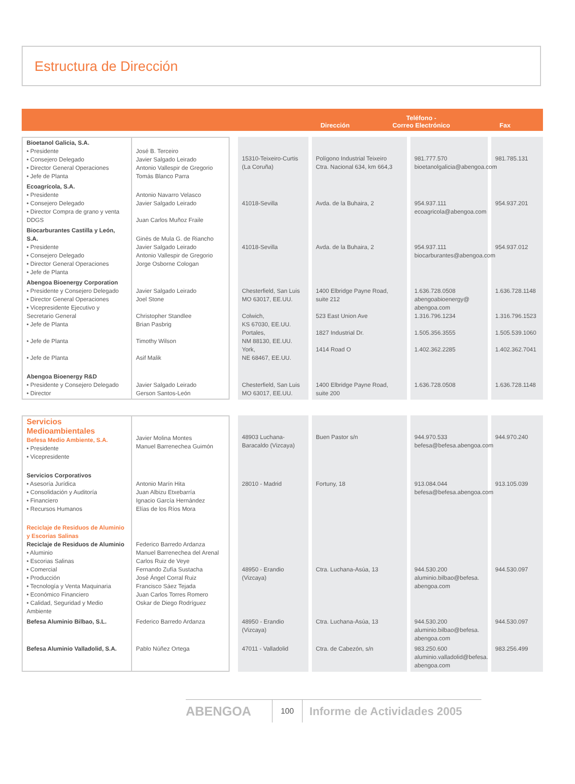Estructura de Dirección
Dirección
Teléfono -
Correo Electrónico
Fax
| Bioetanol Galicia, S.A. • Presidente • Consejero Delegado • Director General Operaciones • Jefe de Planta | José B. Terceiro Javier Salgado Leirado Antonio Vallespir de Gregorio Tomás Blanco Parra | | 15310-Teixeiro-Curtis (La Coruña) | Polígono Industrial Teixeiro Ctra. Nacional 634, km 664,3 | 981.777.570 bioetanolgalicia@abengoa.com | 981.785.131 |
| Ecoagrícola, S.A. • Presidente • Consejero Delegado • Director Compra de grano y venta DDGS | Antonio Navarro Velasco Javier Salgado Leirado Juan Carlos Muñoz Fraile | | 41018-Sevilla | Avda. de la Buhaira, 2 | 954.937.111 ecoagricola@abengoa.com | 954.937.201 |
| Biocarburantes Castilla y León, S.A. • Presidente • Consejero Delegado • Director General Operaciones • Jefe de Planta | Ginés de Mula G. de Riancho Javier Salgado Leirado Antonio Vallespir de Gregorio Jorge Osborne Cologan | | 41018-Sevilla | Avda. de la Buhaira, 2 | 954.937.111 biocarburantes@abengoa.com | 954.937.012 |
| Abengoa Bioenergy Corporation • Presidente y Consejero Delegado • Director General Operaciones • Vicepresidente Ejecutivo y Secretario General • Jefe de Planta • Jefe de Planta • Jefe de Planta | Javier Salgado Leirado Joel Stone Christopher Standlee Brian Pasbrig Timothy Wilson Asif Malik | | Chesterfield, San Luis MO 63017, EE.UU. Colwich, KS 67030, EE.UU. Portales, NM 88130, EE.UU. York, NE 68467, EE.UU. | 1400 Elbridge Payne Road, suite 212 523 East Union Ave 1827 Industrial Dr. 1414 Road O | 1.636.728.0508 abengoabioenergy@ abengoa.com 1.316.796.1234 1.505.356.3555 1.402.362.2285 | 1.636.728.1148 1.316.796.1523 1.505.539.1060 1.402.362.7041 |
| Abengoa Bioenergy R&D • Presidente y Consejero Delegado • Director | Javier Salgado Leirado Gerson Santos-León | | Chesterfield, San Luis MO 63017, EE.UU. | 1400 Elbridge Payne Road, suite 200 | 1.636.728.0508 | 1.636.728.1148 |
| Servicios Medioambientales Befesa Medio Ambiente, S.A. • Presidente • Vicepresidente | Javier Molina Montes Manuel Barrenechea Guimón | | 48903 Luchana- Baracaldo (Vizcaya) | Buen Pastor s/n | 944.970.533 befesa@befesa.abengoa.com | 944.970.240 |
| Servicios Corporativos • Asesoría Jurídica • Consolidación y Auditoría • Financiero • Recursos Humanos | Antonio Marín Hita Juan Albizu Etxebarría Ignacio García Hernández Elías de los Ríos Mora | | 28010 - Madrid | Fortuny, 18 | 913.084.044 befesa@befesa.abengoa.com | 913.105.039 |
| Reciclaje de Residuos de Aluminio y Escorias Salinas Reciclaje de Residuos de Aluminio • Aluminio • Escorias Salinas • Comercial • Producción • Tecnología y Venta Maquinaria • Económico Financiero • Calidad, Seguridad y Medio Ambiente | Federico Barredo Ardanza Manuel Barrenechea del Arenal Carlos Ruiz de Veye Fernando Zufía Sustacha José Ángel Corral Ruiz Francisco Sáez Tejada Juan Carlos Torres Romero Oskar de Diego Rodríguez | | 48950 - Erandio (Vizcaya) | Ctra. Luchana-Asúa, 13 | 944.530.200 aluminio.bilbao@befesa. abengoa.com | 944.530.097 |
| Befesa Aluminio Bilbao, S.L. | Federico Barredo Ardanza | | 48950 - Erandio (Vizcaya) | Ctra. Luchana-Asúa, 13 | 944.530.200 aluminio.bilbao@befesa. abengoa.com | 944.530.097 |
| Befesa Aluminio Valladolid, S.A. | Pablo Núñez Ortega | | 47011 - Valladolid | Ctra. de Cabezón, s/n | 983.250.600 aluminio.valladolid@befesa. abengoa.com | 983.256.499 |
ABENGOA
100
Informe de Actividades 2005